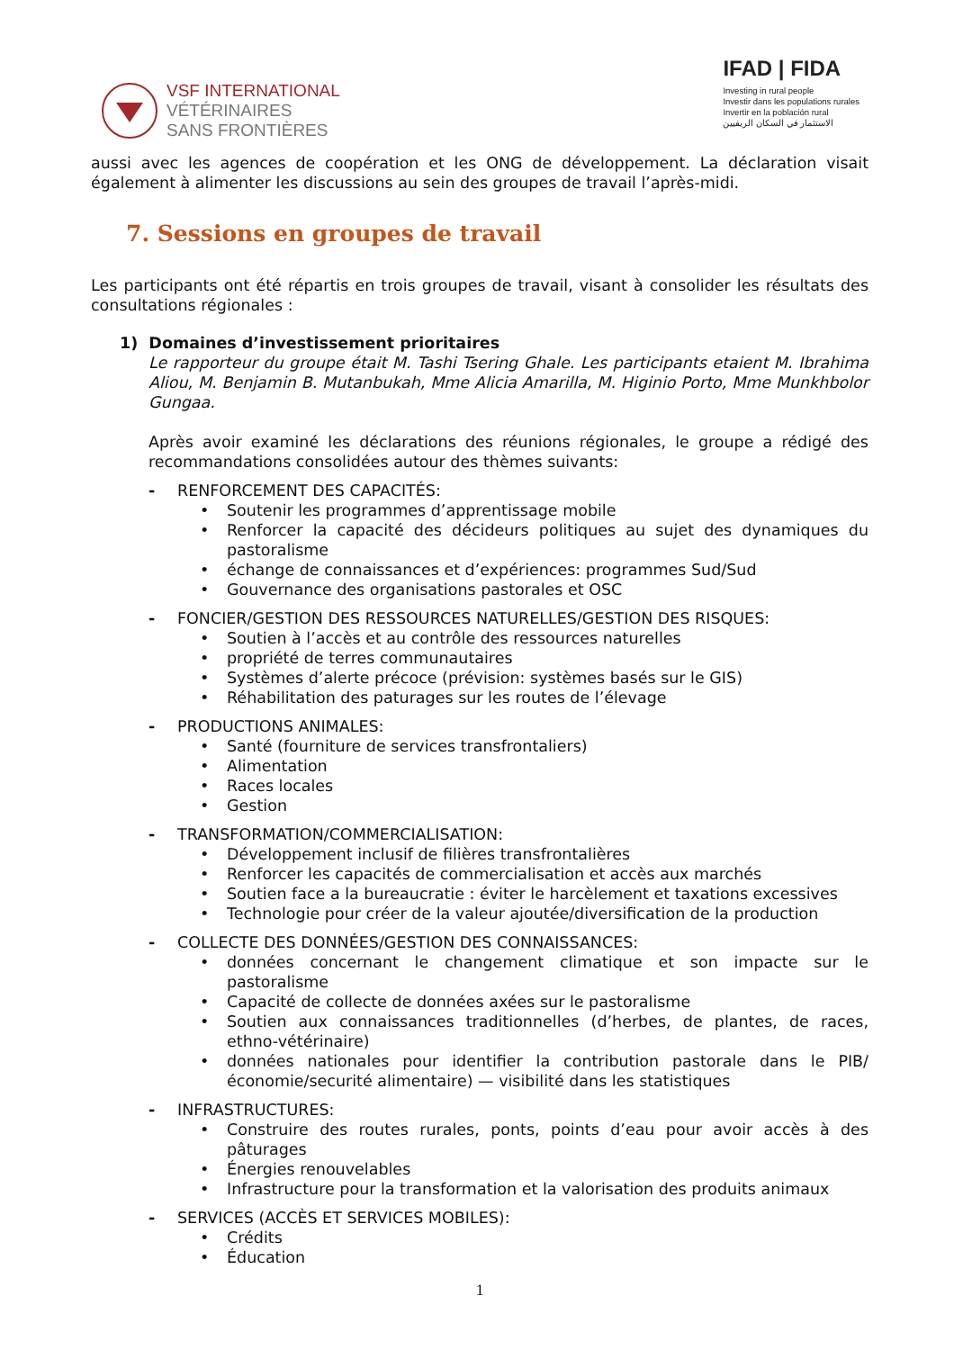VSF INTERNATIONAL
VÉTÉRINAIRES
SANS FRONTIÈRES
IFAD | FIDA
Investing in rural people
Investir dans les populations rurales
Invertir en la población rural
الاستثمار في السكان الريفيين
aussi avec les agences de coopération et les ONG de développement. La déclaration visait également à alimenter les discussions au sein des groupes de travail l’après-midi.
7. Sessions en groupes de travail
Les participants ont été répartis en trois groupes de travail, visant à consolider les résultats des consultations régionales :
1) Domaines d’investissement prioritaires
Le rapporteur du groupe était M. Tashi Tsering Ghale. Les participants etaient M. Ibrahima Aliou, M. Benjamin B. Mutanbukah, Mme Alicia Amarilla, M. Higinio Porto, Mme Munkhbolor Gungaa.
Après avoir examiné les déclarations des réunions régionales, le groupe a rédigé des recommandations consolidées autour des thèmes suivants:
- RENFORCEMENT DES CAPACITÉS:
• Soutenir les programmes d’apprentissage mobile
• Renforcer la capacité des décideurs politiques au sujet des dynamiques du pastoralisme
• échange de connaissances et d’expériences: programmes Sud/Sud
• Gouvernance des organisations pastorales et OSC
- FONCIER/GESTION DES RESSOURCES NATURELLES/GESTION DES RISQUES:
• Soutien à l’accès et au contrôle des ressources naturelles
• propriété de terres communautaires
• Systèmes d’alerte précoce (prévision: systèmes basés sur le GIS)
• Réhabilitation des paturages sur les routes de l’élevage
- PRODUCTIONS ANIMALES:
• Santé (fourniture de services transfrontaliers)
• Alimentation
• Races locales
• Gestion
- TRANSFORMATION/COMMERCIALISATION:
• Développement inclusif de filières transfrontalières
• Renforcer les capacités de commercialisation et accès aux marchés
• Soutien face a la bureaucratie : éviter le harcèlement et taxations excessives
• Technologie pour créer de la valeur ajoutée/diversification de la production
- COLLECTE DES DONNÉES/GESTION DES CONNAISSANCES:
• données concernant le changement climatique et son impacte sur le pastoralisme
• Capacité de collecte de données axées sur le pastoralisme
• Soutien aux connaissances traditionnelles (d’herbes, de plantes, de races, ethno-vétérinaire)
• données nationales pour identifier la contribution pastorale dans le PIB/économie/securité alimentaire) — visibilité dans les statistiques
- INFRASTRUCTURES:
• Construire des routes rurales, ponts, points d’eau pour avoir accès à des pâturages
• Énergies renouvelables
• Infrastructure pour la transformation et la valorisation des produits animaux
- SERVICES (ACCÈS ET SERVICES MOBILES):
• Crédits
• Éducation
1